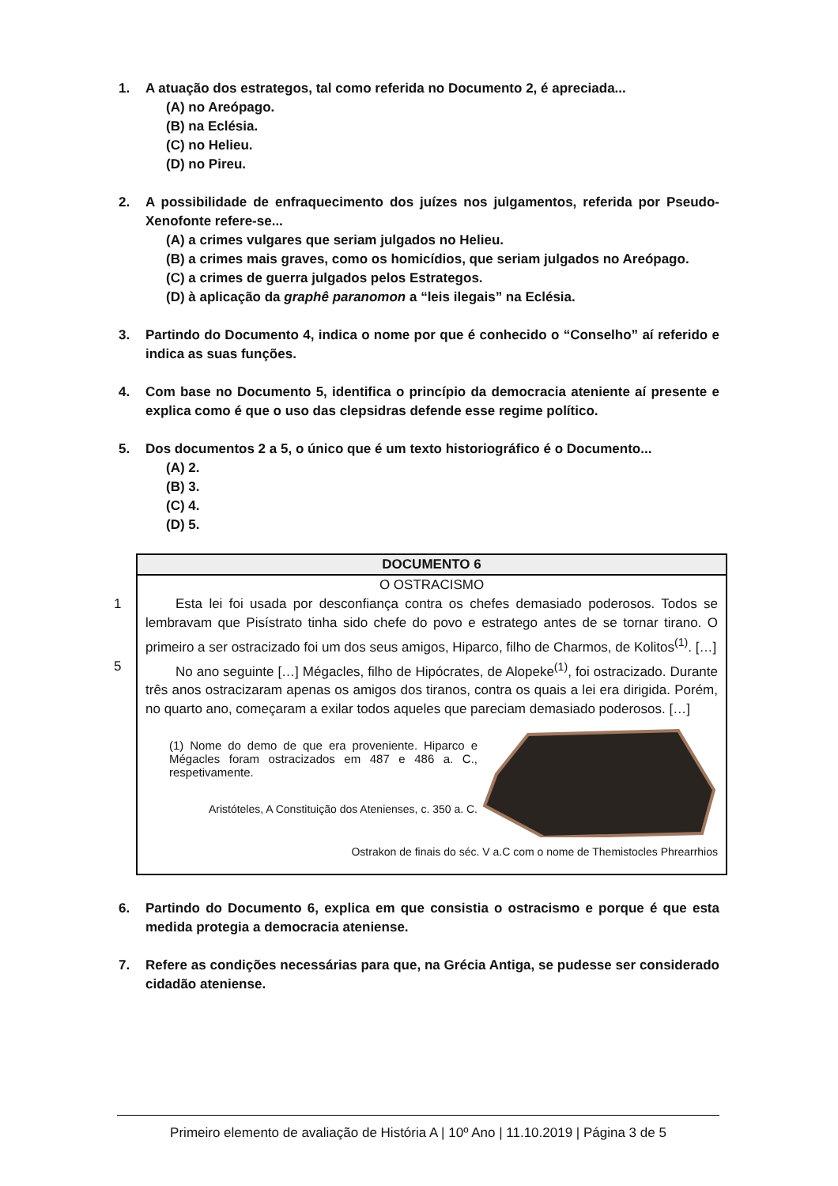1. A atuação dos estrategos, tal como referida no Documento 2, é apreciada...
(A) no Areópago.
(B) na Eclésia.
(C) no Helieu.
(D) no Pireu.
2. A possibilidade de enfraquecimento dos juízes nos julgamentos, referida por Pseudo-Xenofonte refere-se...
(A) a crimes vulgares que seriam julgados no Helieu.
(B) a crimes mais graves, como os homicídios, que seriam julgados no Areópago.
(C) a crimes de guerra julgados pelos Estrategos.
(D) à aplicação da graphê paranomon a “leis ilegais” na Eclésia.
3. Partindo do Documento 4, indica o nome por que é conhecido o “Conselho” aí referido e indica as suas funções.
4. Com base no Documento 5, identifica o princípio da democracia ateniente aí presente e explica como é que o uso das clepsidras defende esse regime político.
5. Dos documentos 2 a 5, o único que é um texto historiográfico é o Documento...
(A) 2.
(B) 3.
(C) 4.
(D) 5.
DOCUMENTO 6
O OSTRACISMO
1
Esta lei foi usada por desconfiança contra os chefes demasiado poderosos. Todos se lembravam que Pisístrato tinha sido chefe do povo e estratego antes de se tornar tirano. O primeiro a ser ostracizado foi um dos seus amigos, Hiparco, filho de Charmos, de Kolitos<sup>(1)</sup>. […]
5
No ano seguinte […] Mégacles, filho de Hipócrates, de Alopeke<sup>(1)</sup>, foi ostracizado. Durante três anos ostracizaram apenas os amigos dos tiranos, contra os quais a lei era dirigida. Porém, no quarto ano, começaram a exilar todos aqueles que pareciam demasiado poderosos. […]
(1) Nome do demo de que era proveniente. Hiparco e Mégacles foram ostracizados em 487 e 486 a. C., respetivamente.
Aristóteles, A Constituição dos Atenienses, c. 350 a. C.
Ostrakon de finais do séc. V a.C com o nome de Themistocles Phrearrhios
6. Partindo do Documento 6, explica em que consistia o ostracismo e porque é que esta medida protegia a democracia ateniense.
7. Refere as condições necessárias para que, na Grécia Antiga, se pudesse ser considerado cidadão ateniense.
Primeiro elemento de avaliação de História A | 10º Ano | 11.10.2019 | Página 3 de 5